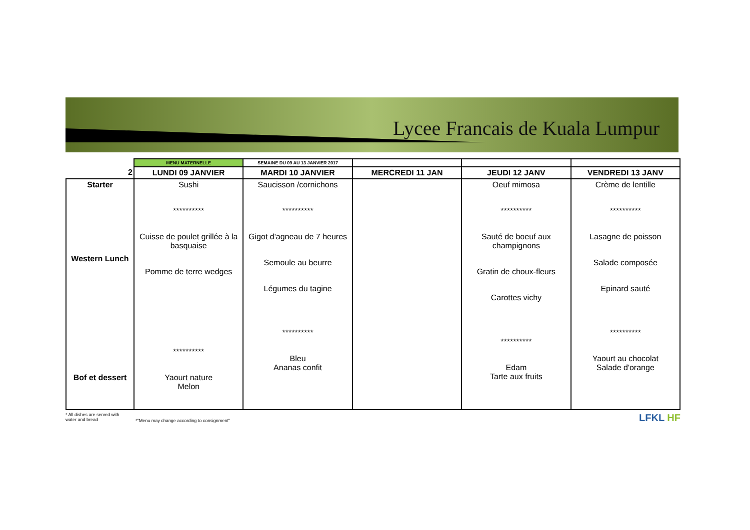Lycee Francais de Kuala Lumpur
| | MENU MATERNELLE | SEMAINE DU 09 AU 13 JANVIER 2017 | | | |
| 2 | LUNDI 09 JANVIER | MARDI 10 JANVIER | MERCREDI 11 JAN | JEUDI 12 JANV | VENDREDI 13 JANV |
| Starter Western Lunch Bof et dessert | Sushi ********** Cuisse de poulet grillée à la basquaise Pomme de terre wedges ********** Yaourt nature Melon | Saucisson /cornichons ********** Gigot d'agneau de 7 heures Semoule au beurre Légumes du tagine ********** Bleu Ananas confit | | Oeuf mimosa ********** Sauté de boeuf aux champignons Gratin de choux-fleurs Carottes vichy ********** Edam Tarte aux fruits | Crème de lentille ********** Lasagne de poisson Salade composée Epinard sauté ********** Yaourt au chocolat Salade d'orange |
* All dishes are served with water and bread
*"Menu may change according to consignment"
LFKL HF